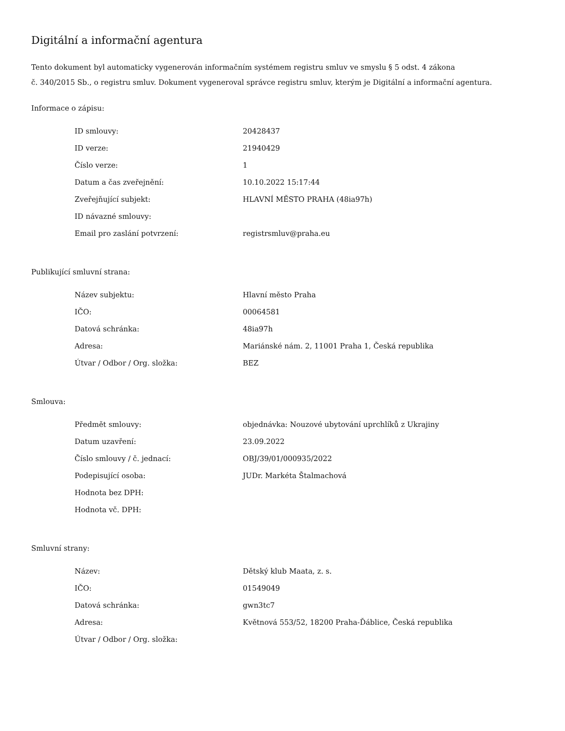Digitální a informační agentura
Tento dokument byl automaticky vygenerován informačním systémem registru smluv ve smyslu § 5 odst. 4 zákona
č. 340/2015 Sb., o registru smluv. Dokument vygeneroval správce registru smluv, kterým je Digitální a informační agentura.
Informace o zápisu:
| ID smlouvy: | 20428437 |
| ID verze: | 21940429 |
| Číslo verze: | 1 |
| Datum a čas zveřejnění: | 10.10.2022 15:17:44 |
| Zveřejňující subjekt: | HLAVNÍ MĚSTO PRAHA (48ia97h) |
| ID návazné smlouvy: | |
| Email pro zaslání potvrzení: | registrsmluv@praha.eu |
Publikující smluvní strana:
| Název subjektu: | Hlavní město Praha |
| IČO: | 00064581 |
| Datová schránka: | 48ia97h |
| Adresa: | Mariánské nám. 2, 11001 Praha 1, Česká republika |
| Útvar / Odbor / Org. složka: | BEZ |
Smlouva:
| Předmět smlouvy: | objednávka: Nouzové ubytování uprchlíků z Ukrajiny |
| Datum uzavření: | 23.09.2022 |
| Číslo smlouvy / č. jednací: | OBJ/39/01/000935/2022 |
| Podepisující osoba: | JUDr. Markéta Štalmachová |
| Hodnota bez DPH: | |
| Hodnota vč. DPH: | |
Smluvní strany:
| Název: | Dětský klub Maata, z. s. |
| IČO: | 01549049 |
| Datová schránka: | gwn3tc7 |
| Adresa: | Květnová 553/52, 18200 Praha-Ďáblice, Česká republika |
| Útvar / Odbor / Org. složka: | |